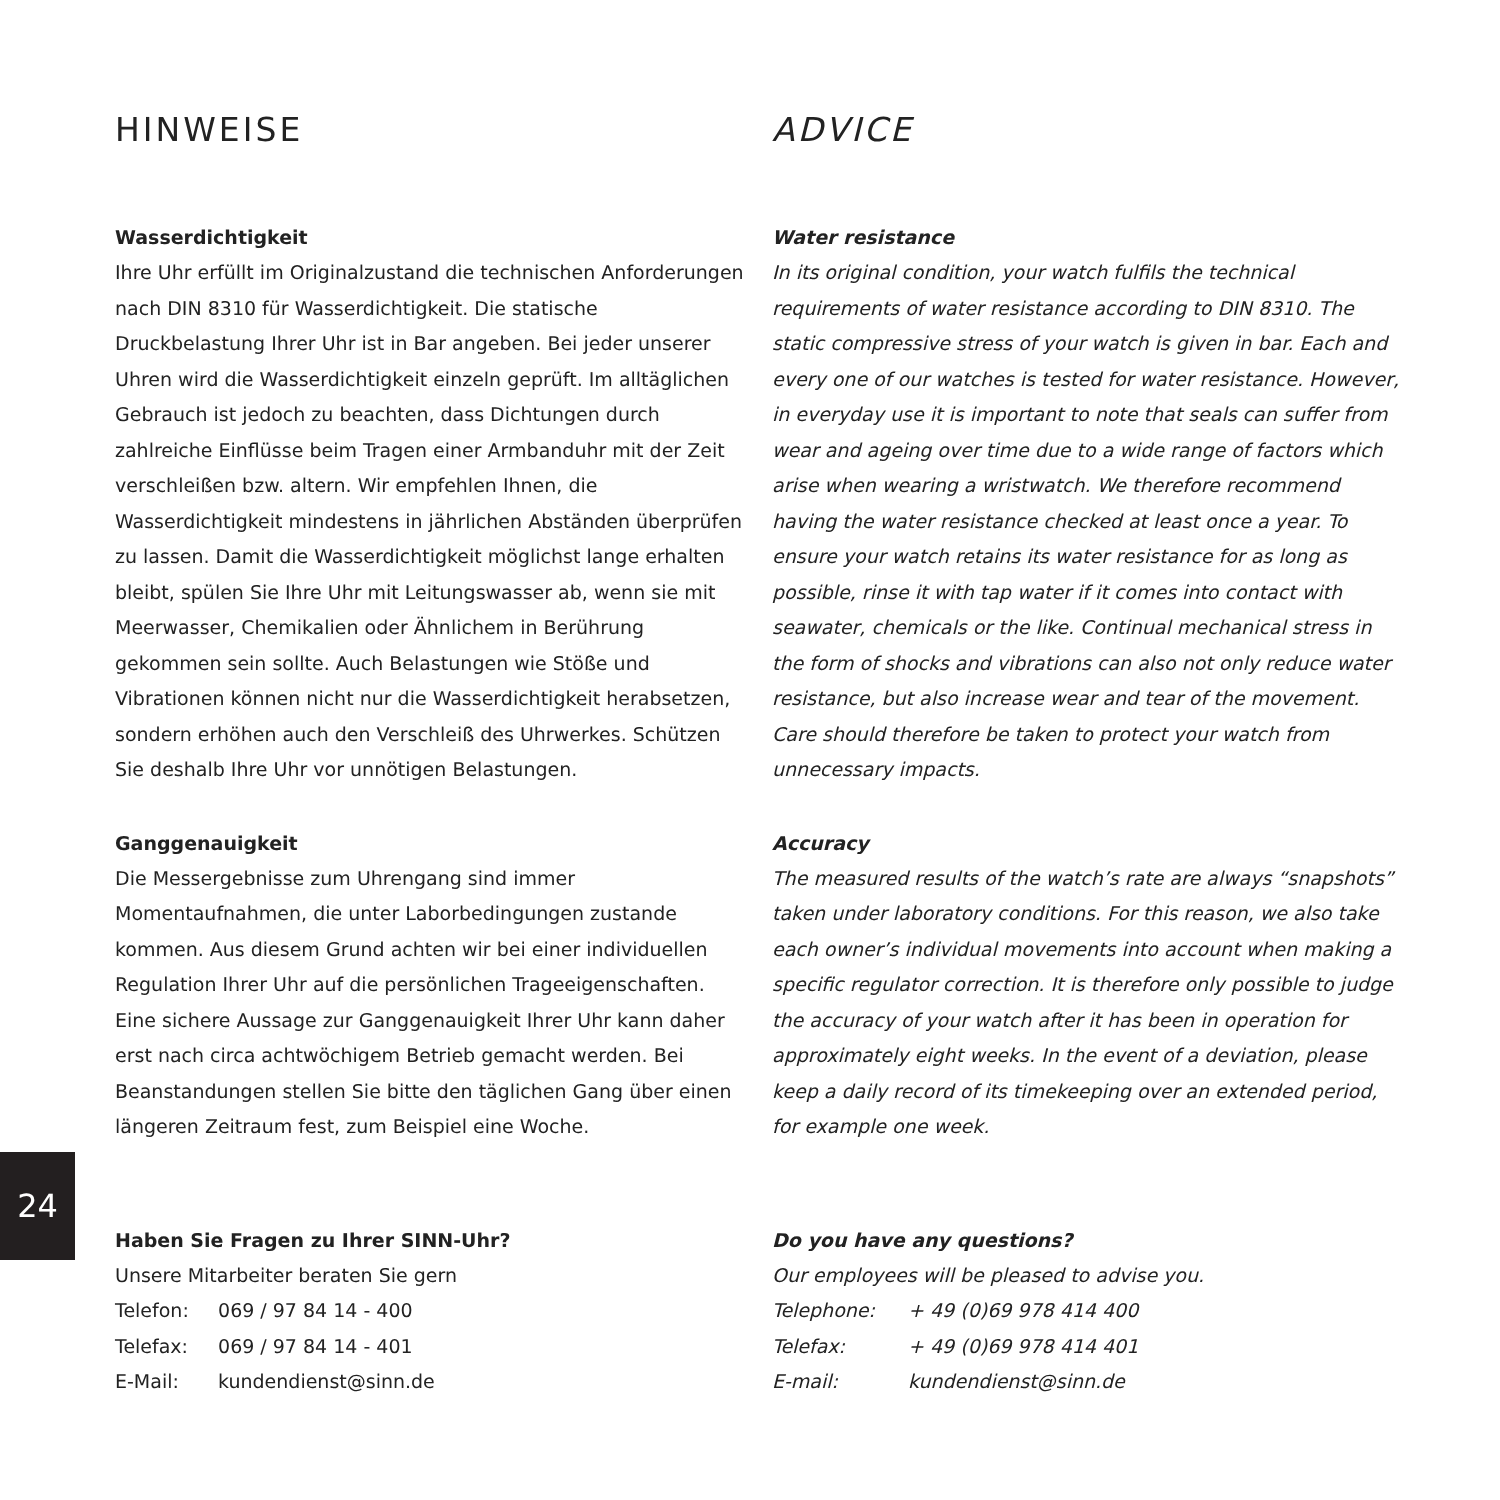24
HINWEISE
Wasserdichtigkeit
Ihre Uhr erfüllt im Originalzustand die technischen Anforderungen nach DIN 8310 für Wasserdichtigkeit. Die statische Druckbelastung Ihrer Uhr ist in Bar angeben. Bei jeder unserer Uhren wird die Wasserdichtigkeit einzeln geprüft. Im alltäglichen Gebrauch ist jedoch zu beachten, dass Dichtungen durch zahlreiche Einflüsse beim Tragen einer Armbanduhr mit der Zeit verschleißen bzw. altern. Wir empfehlen Ihnen, die Wasserdichtigkeit mindestens in jährlichen Abständen überprüfen zu lassen. Damit die Wasserdichtigkeit möglichst lange erhalten bleibt, spülen Sie Ihre Uhr mit Leitungswasser ab, wenn sie mit Meerwasser, Chemikalien oder Ähnlichem in Berührung gekommen sein sollte. Auch Belastungen wie Stöße und Vibrationen können nicht nur die Wasserdichtigkeit herabsetzen, sondern erhöhen auch den Verschleiß des Uhrwerkes. Schützen Sie deshalb Ihre Uhr vor unnötigen Belastungen.
Ganggenauigkeit
Die Messergebnisse zum Uhrengang sind immer Momentaufnahmen, die unter Laborbedingungen zustande kommen. Aus diesem Grund achten wir bei einer individuellen Regulation Ihrer Uhr auf die persönlichen Trageeigenschaften. Eine sichere Aussage zur Ganggenauigkeit Ihrer Uhr kann daher erst nach circa achtwöchigem Betrieb gemacht werden. Bei Beanstandungen stellen Sie bitte den täglichen Gang über einen längeren Zeitraum fest, zum Beispiel eine Woche.
Haben Sie Fragen zu Ihrer SINN-Uhr?
Unsere Mitarbeiter beraten Sie gern
Telefon: 069 / 97 84 14 - 400
Telefax: 069 / 97 84 14 - 401
E-Mail: kundendienst@sinn.de
ADVICE
Water resistance
In its original condition, your watch fulfils the technical requirements of water resistance according to DIN 8310. The static compressive stress of your watch is given in bar. Each and every one of our watches is tested for water resistance. However, in everyday use it is important to note that seals can suffer from wear and ageing over time due to a wide range of factors which arise when wearing a wristwatch. We therefore recommend having the water resistance checked at least once a year. To ensure your watch retains its water resistance for as long as possible, rinse it with tap water if it comes into contact with seawater, chemicals or the like. Continual mechanical stress in the form of shocks and vibrations can also not only reduce water resistance, but also increase wear and tear of the movement. Care should therefore be taken to protect your watch from unnecessary impacts.
Accuracy
The measured results of the watch’s rate are always “snapshots” taken under laboratory conditions. For this reason, we also take each owner’s individual movements into account when making a specific regulator correction. It is therefore only possible to judge the accuracy of your watch after it has been in operation for approximately eight weeks. In the event of a deviation, please keep a daily record of its timekeeping over an extended period, for example one week.
Do you have any questions?
Our employees will be pleased to advise you.
Telephone: + 49 (0)69 978 414 400
Telefax: + 49 (0)69 978 414 401
E-mail: kundendienst@sinn.de